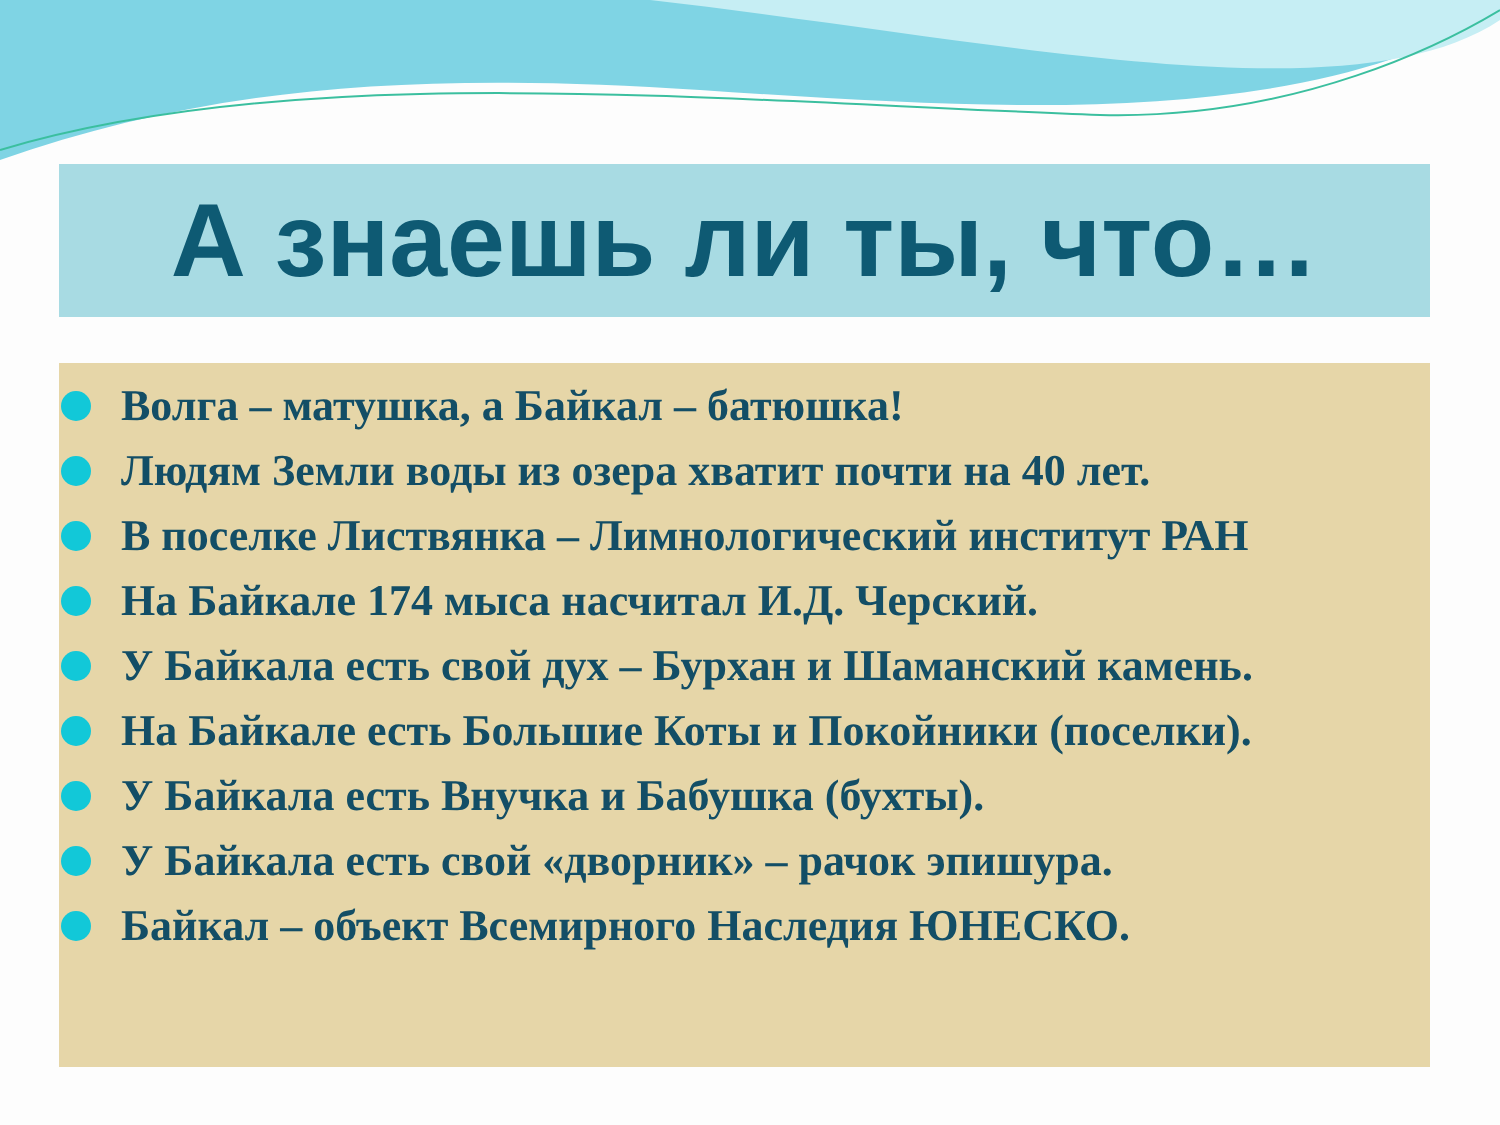А знаешь ли ты, что…
Волга – матушка, а Байкал – батюшка!
Людям Земли воды из озера хватит почти на 40 лет.
В поселке Листвянка – Лимнологический институт РАН
На Байкале 174 мыса насчитал И.Д. Черский.
У Байкала есть свой дух – Бурхан и Шаманский камень.
На Байкале есть Большие Коты и Покойники (поселки).
У Байкала есть Внучка и Бабушка (бухты).
У Байкала есть свой «дворник» – рачок эпишура.
Байкал – объект Всемирного Наследия ЮНЕСКО.